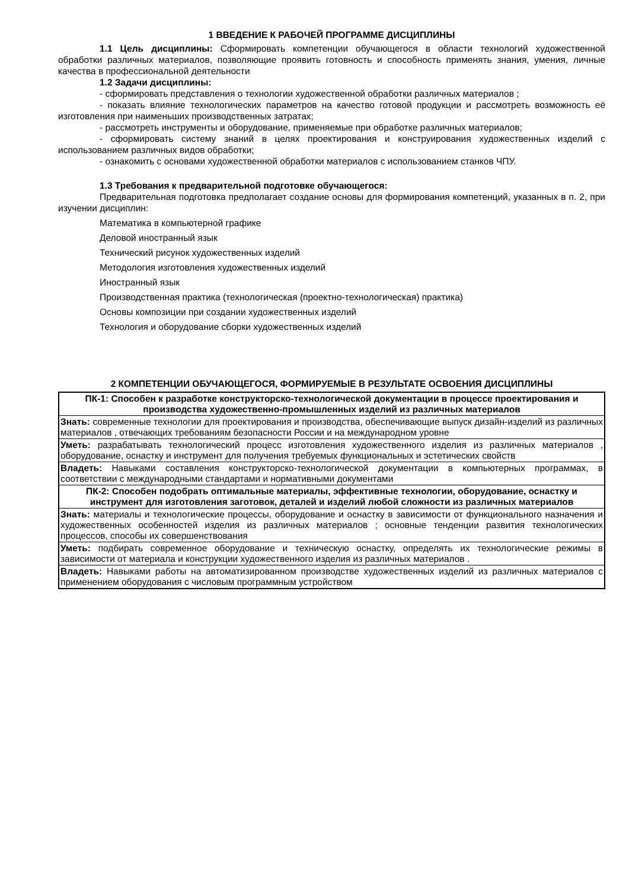1 ВВЕДЕНИЕ К РАБОЧЕЙ ПРОГРАММЕ ДИСЦИПЛИНЫ
1.1 Цель дисциплины: Сформировать компетенции обучающегося в области технологий художественной обработки различных материалов, позволяющие проявить готовность и способность применять знания, умения, личные качества в профессиональной деятельности
1.2 Задачи дисциплины:
- сформировать представления о технологии художественной обработки различных материалов ;
- показать влияние технологических параметров на качество готовой продукции и рассмотреть возможность её изготовления при наименьших производственных затратах;
- рассмотреть инструменты и оборудование, применяемые при обработке различных материалов;
- сформировать систему знаний в целях проектирования и конструирования художественных изделий с использованием различных видов обработки;
- ознакомить с основами художественной обработки материалов с использованием станков ЧПУ.
1.3 Требования к предварительной подготовке обучающегося:
Предварительная подготовка предполагает создание основы для формирования компетенций, указанных в п. 2, при изучении дисциплин:
Математика в компьютерной графике
Деловой иностранный язык
Технический рисунок художественных изделий
Методология изготовления художественных изделий
Иностранный язык
Производственная практика (технологическая (проектно-технологическая) практика)
Основы композиции при создании художественных изделий
Технология и оборудование сборки художественных изделий
2 КОМПЕТЕНЦИИ ОБУЧАЮЩЕГОСЯ, ФОРМИРУЕМЫЕ В РЕЗУЛЬТАТЕ ОСВОЕНИЯ ДИСЦИПЛИНЫ
| ПК-1: Способен к разработке конструкторско-технологической документации в процессе проектирования и производства художественно-промышленных изделий из различных материалов |
| Знать: современные технологии для проектирования и производства, обеспечивающие выпуск дизайн-изделий из различных материалов , отвечающих требованиям безопасности России и на международном уровне |
| Уметь: разрабатывать технологический процесс изготовления художественного изделия из различных материалов , оборудование, оснастку и инструмент для получения требуемых функциональных и эстетических свойств |
| Владеть: Навыками составления конструкторско-технологической документации в компьютерных программах, в соответствии с международными стандартами и нормативными документами |
| ПК-2: Способен подобрать оптимальные материалы, эффективные технологии, оборудование, оснастку и инструмент для изготовления заготовок, деталей и изделий любой сложности из различных материалов |
| Знать: материалы и технологические процессы, оборудование и оснастку в зависимости от функционального назначения и художественных особенностей изделия из различных материалов ; основные тенденции развития технологических процессов, способы их совершенствования |
| Уметь: подбирать современное оборудование и техническую оснастку, определять их технологические режимы в зависимости от материала и конструкции художественного изделия из различных материалов . |
| Владеть: Навыками работы на автоматизированном производстве художественных изделий из различных материалов с применением оборудования с числовым программным устройством |